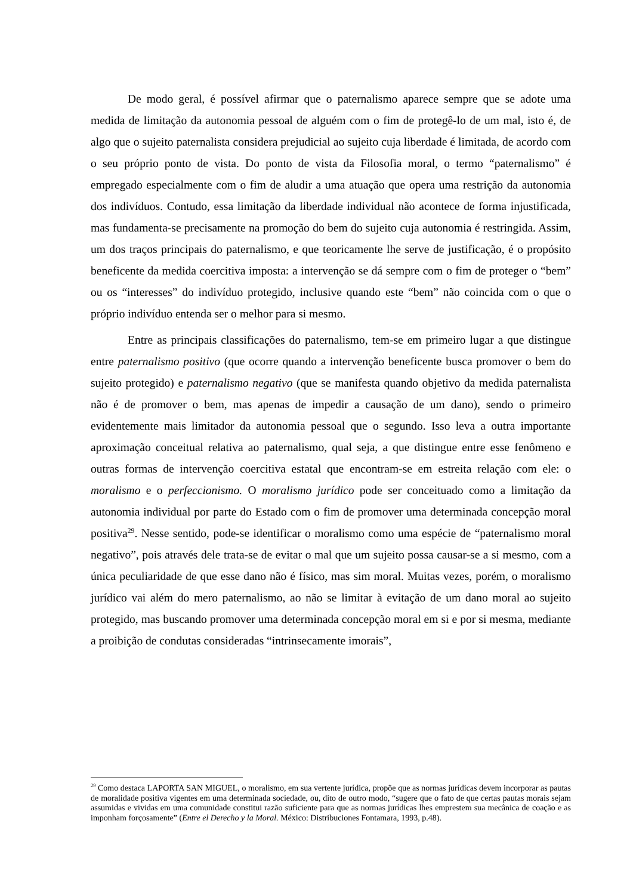De modo geral, é possível afirmar que o paternalismo aparece sempre que se adote uma medida de limitação da autonomia pessoal de alguém com o fim de protegê-lo de um mal, isto é, de algo que o sujeito paternalista considera prejudicial ao sujeito cuja liberdade é limitada, de acordo com o seu próprio ponto de vista. Do ponto de vista da Filosofia moral, o termo “paternalismo” é empregado especialmente com o fim de aludir a uma atuação que opera uma restrição da autonomia dos indivíduos. Contudo, essa limitação da liberdade individual não acontece de forma injustificada, mas fundamenta-se precisamente na promoção do bem do sujeito cuja autonomia é restringida. Assim, um dos traços principais do paternalismo, e que teoricamente lhe serve de justificação, é o propósito beneficente da medida coercitiva imposta: a intervenção se dá sempre com o fim de proteger o “bem” ou os “interesses” do indivíduo protegido, inclusive quando este “bem” não coincida com o que o próprio indivíduo entenda ser o melhor para si mesmo.
Entre as principais classificações do paternalismo, tem-se em primeiro lugar a que distingue entre paternalismo positivo (que ocorre quando a intervenção beneficente busca promover o bem do sujeito protegido) e paternalismo negativo (que se manifesta quando objetivo da medida paternalista não é de promover o bem, mas apenas de impedir a causação de um dano), sendo o primeiro evidentemente mais limitador da autonomia pessoal que o segundo. Isso leva a outra importante aproximação conceitual relativa ao paternalismo, qual seja, a que distingue entre esse fenômeno e outras formas de intervenção coercitiva estatal que encontram-se em estreita relação com ele: o moralismo e o perfeccionismo. O moralismo jurídico pode ser conceituado como a limitação da autonomia individual por parte do Estado com o fim de promover uma determinada concepção moral positiva<sup>29</sup>. Nesse sentido, pode-se identificar o moralismo como uma espécie de “paternalismo moral negativo”, pois através dele trata-se de evitar o mal que um sujeito possa causar-se a si mesmo, com a única peculiaridade de que esse dano não é físico, mas sim moral. Muitas vezes, porém, o moralismo jurídico vai além do mero paternalismo, ao não se limitar à evitação de um dano moral ao sujeito protegido, mas buscando promover uma determinada concepção moral em si e por si mesma, mediante a proibição de condutas consideradas “intrinsecamente imorais”,
<sup>29</sup> Como destaca LAPORTA SAN MIGUEL, o moralismo, em sua vertente jurídica, propõe que as normas jurídicas devem incorporar as pautas de moralidade positiva vigentes em uma determinada sociedade, ou, dito de outro modo, “sugere que o fato de que certas pautas morais sejam assumidas e vividas em uma comunidade constitui razão suficiente para que as normas jurídicas lhes emprestem sua mecânica de coação e as imponham forçosamente” (Entre el Derecho y la Moral. México: Distribuciones Fontamara, 1993, p.48).